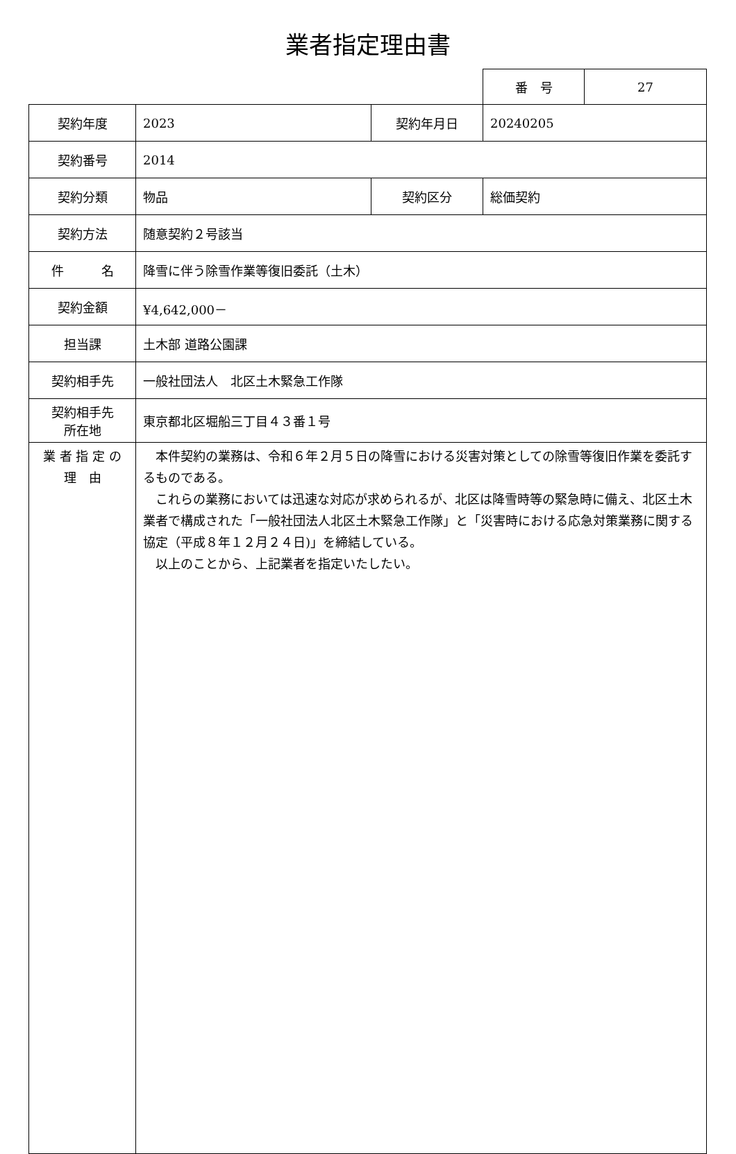業者指定理由書
| 番 号 | 27 |
| 契約年度 | 2023 | 契約年月日 | 20240205 |
| 契約番号 | 2014 | | |
| 契約分類 | 物品 | 契約区分 | 総価契約 |
| 契約方法 | 随意契約２号該当 | | |
| 件 名 | 降雪に伴う除雪作業等復旧委託（土木） | | |
| 契約金額 | ¥4,642,000－ | | |
| 担当課 | 土木部 道路公園課 | | |
| 契約相手先 | 一般社団法人 北区土木緊急工作隊 | | |
| 契約相手先 所在地 | 東京都北区堀船三丁目４３番１号 | | |
| 業 者 指 定 の 理 由 | 本件契約の業務は、令和６年２月５日の降雪における災害対策としての除雪等復旧作業を委託するものである。 これらの業務においては迅速な対応が求められるが、北区は降雪時等の緊急時に備え、北区土木業者で構成された「一般社団法人北区土木緊急工作隊」と「災害時における応急対策業務に関する協定（平成８年１２月２４日)」を締結している。 以上のことから、上記業者を指定いたしたい。 | | |